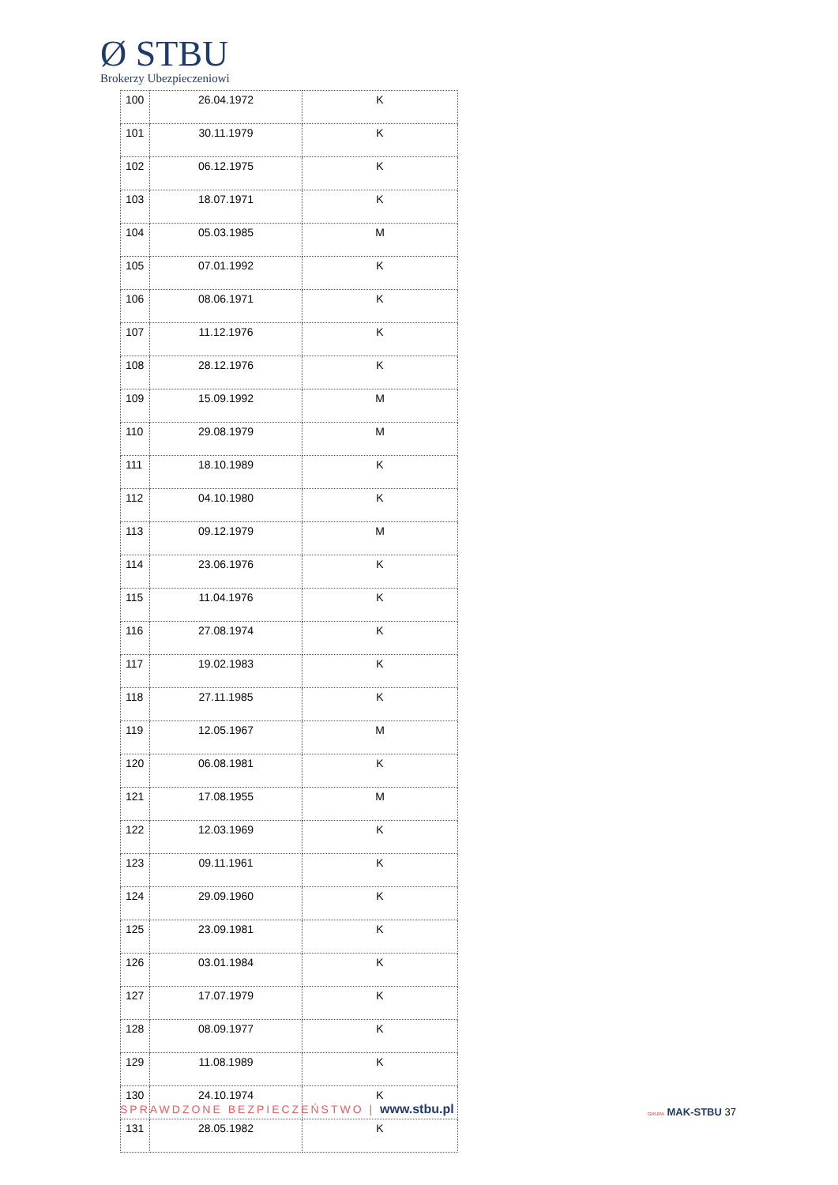Ø STBU
Brokerzy Ubezpieczeniowi
| 100 | 26.04.1972 | K |
| 101 | 30.11.1979 | K |
| 102 | 06.12.1975 | K |
| 103 | 18.07.1971 | K |
| 104 | 05.03.1985 | M |
| 105 | 07.01.1992 | K |
| 106 | 08.06.1971 | K |
| 107 | 11.12.1976 | K |
| 108 | 28.12.1976 | K |
| 109 | 15.09.1992 | M |
| 110 | 29.08.1979 | M |
| 111 | 18.10.1989 | K |
| 112 | 04.10.1980 | K |
| 113 | 09.12.1979 | M |
| 114 | 23.06.1976 | K |
| 115 | 11.04.1976 | K |
| 116 | 27.08.1974 | K |
| 117 | 19.02.1983 | K |
| 118 | 27.11.1985 | K |
| 119 | 12.05.1967 | M |
| 120 | 06.08.1981 | K |
| 121 | 17.08.1955 | M |
| 122 | 12.03.1969 | K |
| 123 | 09.11.1961 | K |
| 124 | 29.09.1960 | K |
| 125 | 23.09.1981 | K |
| 126 | 03.01.1984 | K |
| 127 | 17.07.1979 | K |
| 128 | 08.09.1977 | K |
| 129 | 11.08.1989 | K |
| 130 | 24.10.1974 | K |
| 131 | 28.05.1982 | K |
SPRAWDZONE BEZPIECZEŃSTWO | www.stbu.pl
GRUPA MAK-STBU 37